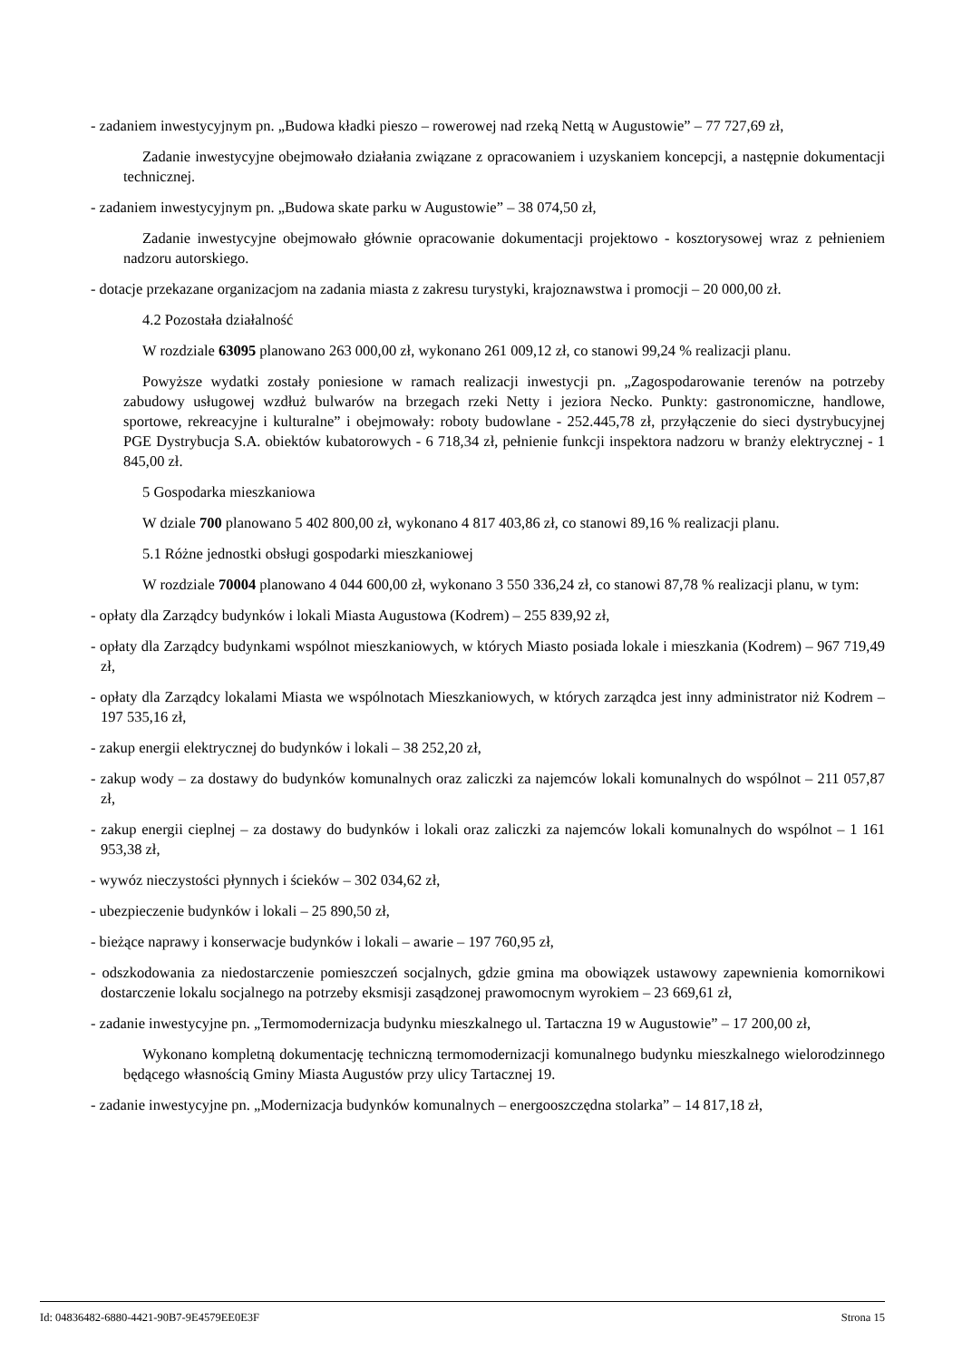- zadaniem inwestycyjnym pn. „Budowa kładki pieszo – rowerowej nad rzeką Nettą w Augustowie” – 77 727,69 zł,
Zadanie inwestycyjne obejmowało działania związane z opracowaniem i uzyskaniem koncepcji, a następnie dokumentacji technicznej.
- zadaniem inwestycyjnym pn. „Budowa skate parku w Augustowie” – 38 074,50 zł,
Zadanie inwestycyjne obejmowało głównie opracowanie dokumentacji projektowo - kosztorysowej wraz z pełnieniem nadzoru autorskiego.
- dotacje przekazane organizacjom na zadania miasta z zakresu turystyki, krajoznawstwa i promocji – 20 000,00 zł.
4.2 Pozostała działalność
W rozdziale 63095 planowano 263 000,00 zł, wykonano 261 009,12 zł, co stanowi 99,24 % realizacji planu.
Powyższe wydatki zostały poniesione w ramach realizacji inwestycji pn. „Zagospodarowanie terenów na potrzeby zabudowy usługowej wzdłuż bulwarów na brzegach rzeki Netty i jeziora Necko. Punkty: gastronomiczne, handlowe, sportowe, rekreacyjne i kulturalne” i obejmowały: roboty budowlane - 252.445,78 zł, przyłączenie do sieci dystrybucyjnej PGE Dystrybucja S.A. obiektów kubatorowych - 6 718,34 zł, pełnienie funkcji inspektora nadzoru w branży elektrycznej - 1 845,00 zł.
5 Gospodarka mieszkaniowa
W dziale 700 planowano 5 402 800,00 zł, wykonano 4 817 403,86 zł, co stanowi 89,16 % realizacji planu.
5.1 Różne jednostki obsługi gospodarki mieszkaniowej
W rozdziale 70004 planowano 4 044 600,00 zł, wykonano 3 550 336,24 zł, co stanowi 87,78 % realizacji planu, w tym:
- opłaty dla Zarządcy budynków i lokali Miasta Augustowa (Kodrem) – 255 839,92 zł,
- opłaty dla Zarządcy budynkami wspólnot mieszkaniowych, w których Miasto posiada lokale i mieszkania (Kodrem) – 967 719,49 zł,
- opłaty dla Zarządcy lokalami Miasta we wspólnotach Mieszkaniowych, w których zarządca jest inny administrator niż Kodrem – 197 535,16 zł,
- zakup energii elektrycznej do budynków i lokali – 38 252,20 zł,
- zakup wody – za dostawy do budynków komunalnych oraz zaliczki za najemców lokali komunalnych do wspólnot – 211 057,87 zł,
- zakup energii cieplnej – za dostawy do budynków i lokali oraz zaliczki za najemców lokali komunalnych do wspólnot – 1 161 953,38 zł,
- wywóz nieczystości płynnych i ścieków – 302 034,62 zł,
- ubezpieczenie budynków i lokali – 25 890,50 zł,
- bieżące naprawy i konserwacje budynków i lokali – awarie – 197 760,95 zł,
- odszkodowania za niedostarczenie pomieszczeń socjalnych, gdzie gmina ma obowiązek ustawowy zapewnienia komornikowi dostarczenie lokalu socjalnego na potrzeby eksmisji zasądzonej prawomocnym wyrokiem – 23 669,61 zł,
- zadanie inwestycyjne pn. „Termomodernizacja budynku mieszkalnego ul. Tartaczna 19 w Augustowie” – 17 200,00 zł,
Wykonano kompletną dokumentację techniczną termomodernizacji komunalnego budynku mieszkalnego wielorodzinnego będącego własnością Gminy Miasta Augustów przy ulicy Tartacznej 19.
- zadanie inwestycyjne pn. „Modernizacja budynków komunalnych – energooszczędna stolarka” – 14 817,18 zł,
Id: 04836482-6880-4421-90B7-9E4579EE0E3F Strona 15